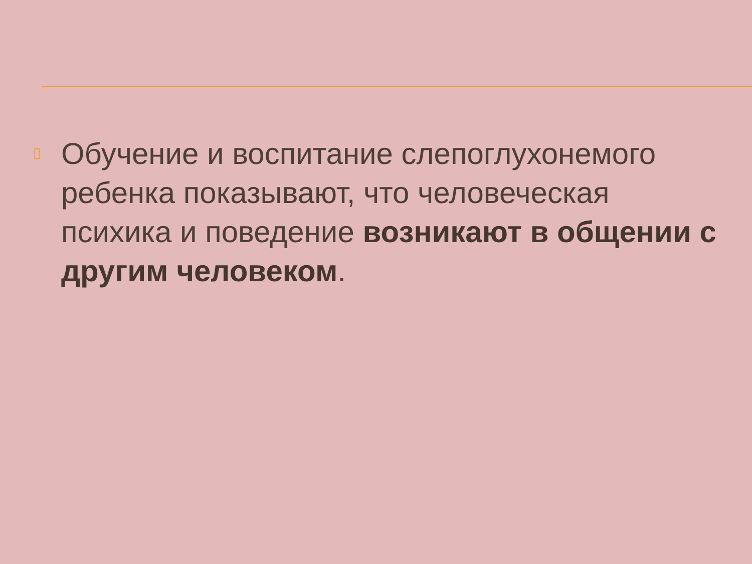▯
Обучение и воспитание слепоглухонемого ребенка показывают, что человеческая психика и поведение возникают в общении с другим человеком.